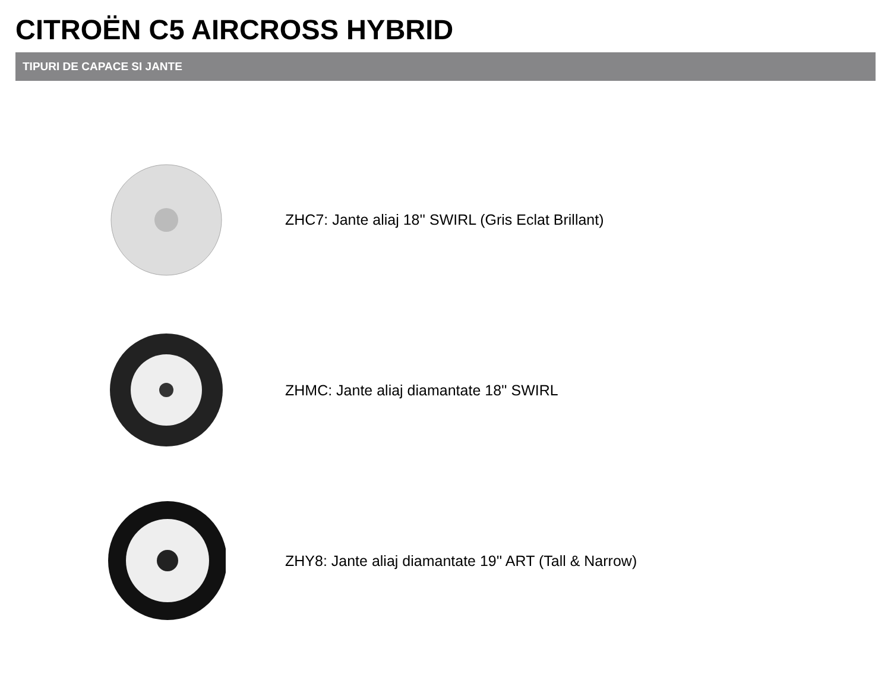CITROËN C5 AIRCROSS HYBRID
TIPURI DE CAPACE SI JANTE
ZHC7: Jante aliaj 18'' SWIRL (Gris Eclat Brillant)
ZHMC: Jante aliaj diamantate 18'' SWIRL
ZHY8: Jante aliaj diamantate 19'' ART (Tall & Narrow)